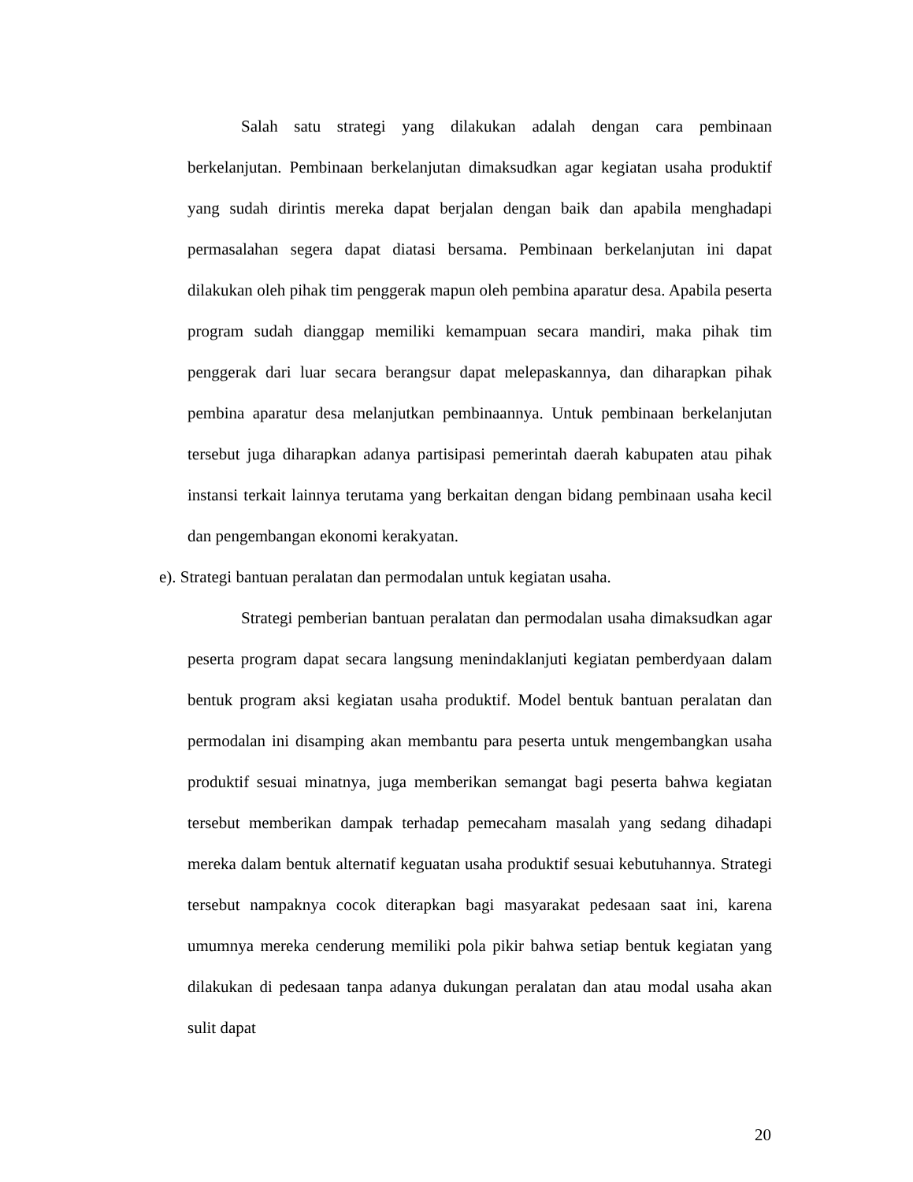Salah satu strategi yang dilakukan adalah dengan cara pembinaan berkelanjutan. Pembinaan berkelanjutan dimaksudkan agar kegiatan usaha produktif yang sudah dirintis mereka dapat berjalan dengan baik dan apabila menghadapi permasalahan segera dapat diatasi bersama. Pembinaan berkelanjutan ini dapat dilakukan oleh pihak tim penggerak mapun oleh pembina aparatur desa. Apabila peserta program sudah dianggap memiliki kemampuan secara mandiri, maka pihak tim penggerak dari luar secara berangsur dapat melepaskannya, dan diharapkan pihak pembina aparatur desa melanjutkan pembinaannya. Untuk pembinaan berkelanjutan tersebut juga diharapkan adanya partisipasi pemerintah daerah kabupaten atau pihak instansi terkait lainnya terutama yang berkaitan dengan bidang pembinaan usaha kecil dan pengembangan ekonomi kerakyatan.
e). Strategi bantuan peralatan dan permodalan untuk kegiatan usaha.
Strategi pemberian bantuan peralatan dan permodalan usaha dimaksudkan agar peserta program dapat secara langsung menindaklanjuti kegiatan pemberdyaan dalam bentuk program aksi kegiatan usaha produktif. Model bentuk bantuan peralatan dan permodalan ini disamping akan membantu para peserta untuk mengembangkan usaha produktif sesuai minatnya, juga memberikan semangat bagi peserta bahwa kegiatan tersebut memberikan dampak terhadap pemecaham masalah yang sedang dihadapi mereka dalam bentuk alternatif keguatan usaha produktif sesuai kebutuhannya. Strategi tersebut nampaknya cocok diterapkan bagi masyarakat pedesaan saat ini, karena umumnya mereka cenderung memiliki pola pikir bahwa setiap bentuk kegiatan yang dilakukan di pedesaan tanpa adanya dukungan peralatan dan atau modal usaha akan sulit dapat
20